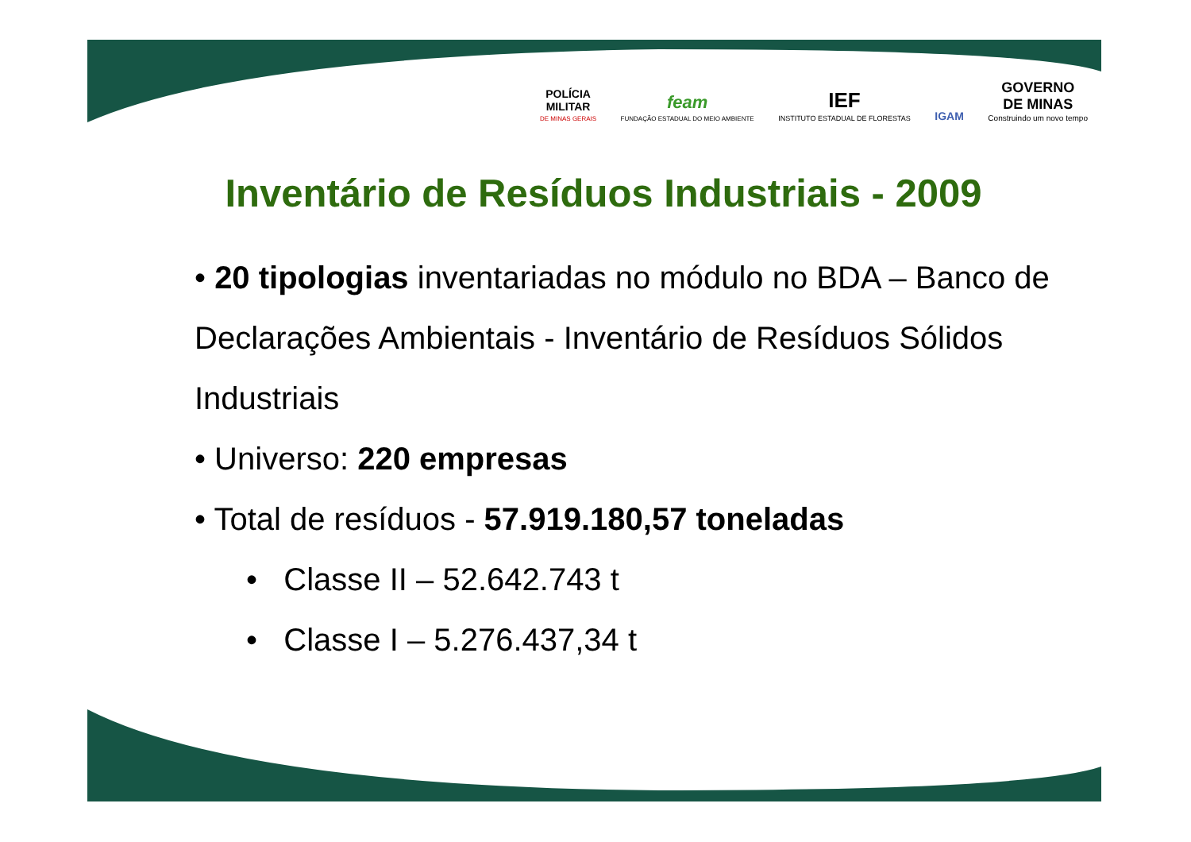POLÍCIA
MILITAR
DE MINAS GERAIS
feam
FUNDAÇÃO ESTADUAL DO MEIO AMBIENTE
IEF
INSTITUTO ESTADUAL DE FLORESTAS
IGAM
GOVERNO
DE MINAS
Construindo um novo tempo
Inventário de Resíduos Industriais - 2009
• 20 tipologias inventariadas no módulo no BDA – Banco de Declarações Ambientais - Inventário de Resíduos Sólidos Industriais
• Universo: 220 empresas
• Total de resíduos - 57.919.180,57 toneladas
• Classe II – 52.642.743 t
• Classe I – 5.276.437,34 t